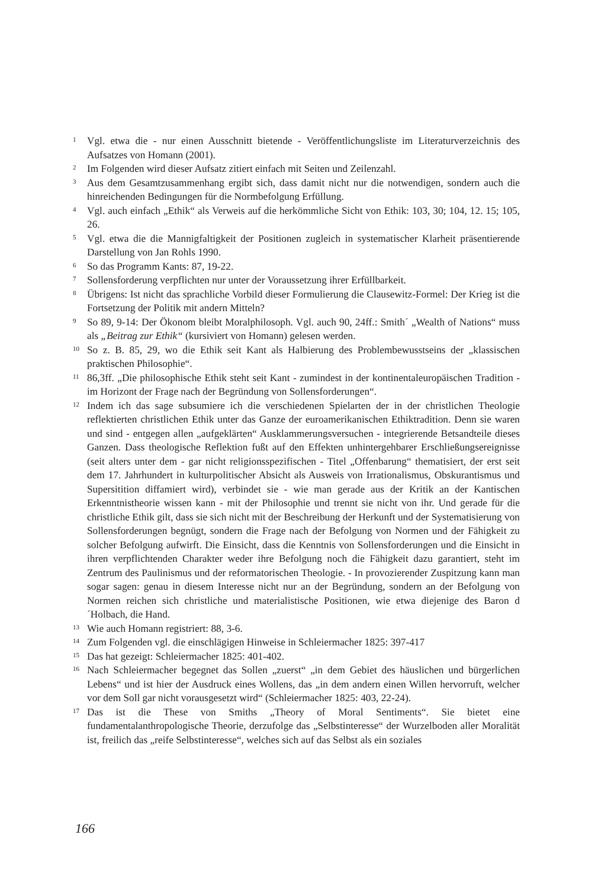<sup>1</sup> Vgl. etwa die - nur einen Ausschnitt bietende - Veröffentlichungsliste im Literaturverzeichnis des Aufsatzes von Homann (2001).
<sup>2</sup> Im Folgenden wird dieser Aufsatz zitiert einfach mit Seiten und Zeilenzahl.
<sup>3</sup> Aus dem Gesamtzusammenhang ergibt sich, dass damit nicht nur die notwendigen, sondern auch die hinreichenden Bedingungen für die Normbefolgung Erfüllung.
<sup>4</sup> Vgl. auch einfach „Ethik“ als Verweis auf die herkömmliche Sicht von Ethik: 103, 30; 104, 12. 15; 105, 26.
<sup>5</sup> Vgl. etwa die die Mannigfaltigkeit der Positionen zugleich in systematischer Klarheit präsentierende Darstellung von Jan Rohls 1990.
<sup>6</sup> So das Programm Kants: 87, 19-22.
<sup>7</sup> Sollensforderung verpflichten nur unter der Voraussetzung ihrer Erfüllbarkeit.
<sup>8</sup> Übrigens: Ist nicht das sprachliche Vorbild dieser Formulierung die Clausewitz-Formel: Der Krieg ist die Fortsetzung der Politik mit andern Mitteln?
<sup>9</sup> So 89, 9-14: Der Ökonom bleibt Moralphilosoph. Vgl. auch 90, 24ff.: Smith´ „Wealth of Nations“ muss als „Beitrag zur Ethik“ (kursiviert von Homann) gelesen werden.
<sup>10</sup> So z. B. 85, 29, wo die Ethik seit Kant als Halbierung des Problembewusstseins der „klassischen praktischen Philosophie“.
<sup>11</sup> 86,3ff. „Die philosophische Ethik steht seit Kant - zumindest in der kontinentaleuropäischen Tradition - im Horizont der Frage nach der Begründung von Sollensforderungen“.
<sup>12</sup> Indem ich das sage subsumiere ich die verschiedenen Spielarten der in der christlichen Theologie reflektierten christlichen Ethik unter das Ganze der euroamerikanischen Ethiktradition. Denn sie waren und sind - entgegen allen „aufgeklärten“ Ausklammerungsversuchen - integrierende Betsandteile dieses Ganzen. Dass theologische Reflektion fußt auf den Effekten unhintergehbarer Erschließungsereignisse (seit alters unter dem - gar nicht religionsspezifischen - Titel „Offenbarung“ thematisiert, der erst seit dem 17. Jahrhundert in kulturpolitischer Absicht als Ausweis von Irrationalismus, Obskurantismus und Supersitition diffamiert wird), verbindet sie - wie man gerade aus der Kritik an der Kantischen Erkenntnistheorie wissen kann - mit der Philosophie und trennt sie nicht von ihr. Und gerade für die christliche Ethik gilt, dass sie sich nicht mit der Beschreibung der Herkunft und der Systematisierung von Sollensforderungen begnügt, sondern die Frage nach der Befolgung von Normen und der Fähigkeit zu solcher Befolgung aufwirft. Die Einsicht, dass die Kenntnis von Sollensforderungen und die Einsicht in ihren verpflichtenden Charakter weder ihre Befolgung noch die Fähigkeit dazu garantiert, steht im Zentrum des Paulinismus und der reformatorischen Theologie. - In provozierender Zuspitzung kann man sogar sagen: genau in diesem Interesse nicht nur an der Begründung, sondern an der Befolgung von Normen reichen sich christliche und materialistische Positionen, wie etwa diejenige des Baron d´Holbach, die Hand.
<sup>13</sup> Wie auch Homann registriert: 88, 3-6.
<sup>14</sup> Zum Folgenden vgl. die einschlägigen Hinweise in Schleiermacher 1825: 397-417
<sup>15</sup> Das hat gezeigt: Schleiermacher 1825: 401-402.
<sup>16</sup> Nach Schleiermacher begegnet das Sollen „zuerst“ „in dem Gebiet des häuslichen und bürgerlichen Lebens“ und ist hier der Ausdruck eines Wollens, das „in dem andern einen Willen hervorruft, welcher vor dem Soll gar nicht vorausgesetzt wird“ (Schleiermacher 1825: 403, 22-24).
<sup>17</sup> Das ist die These von Smiths „Theory of Moral Sentiments“. Sie bietet eine fundamentalanthropologische Theorie, derzufolge das „Selbstinteresse“ der Wurzelboden aller Moralität ist, freilich das „reife Selbstinteresse“, welches sich auf das Selbst als ein soziales
166